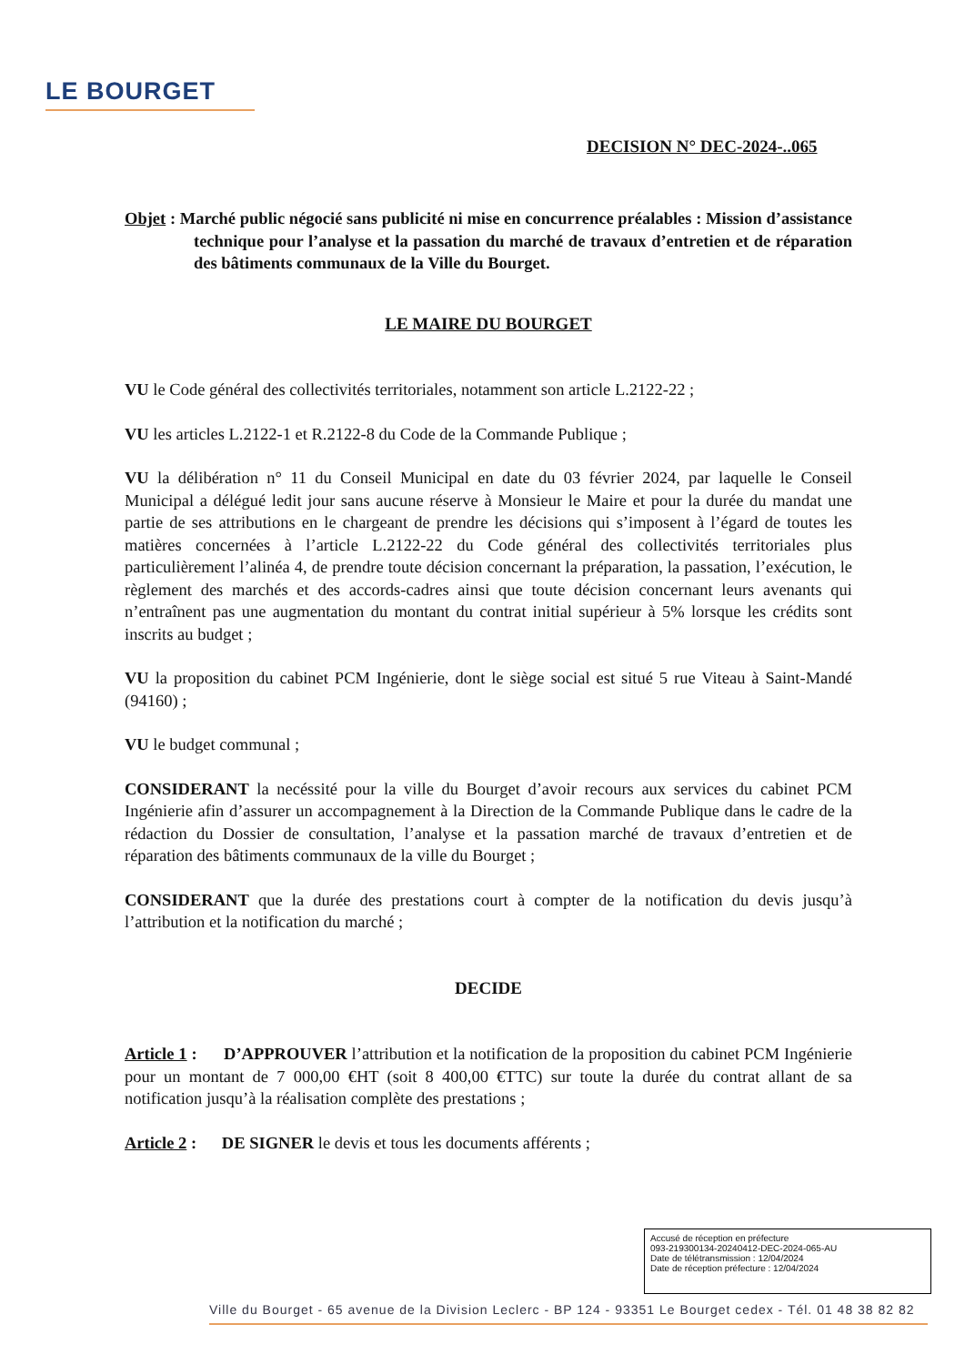LE BOURGET
DECISION N° DEC-2024-..065
Objet : Marché public négocié sans publicité ni mise en concurrence préalables : Mission d’assistance technique pour l’analyse et la passation du marché de travaux d’entretien et de réparation des bâtiments communaux de la Ville du Bourget.
LE MAIRE DU BOURGET
VU le Code général des collectivités territoriales, notamment son article L.2122-22 ;
VU les articles L.2122-1 et R.2122-8 du Code de la Commande Publique ;
VU la délibération n° 11 du Conseil Municipal en date du 03 février 2024, par laquelle le Conseil Municipal a délégué ledit jour sans aucune réserve à Monsieur le Maire et pour la durée du mandat une partie de ses attributions en le chargeant de prendre les décisions qui s’imposent à l’égard de toutes les matières concernées à l’article L.2122-22 du Code général des collectivités territoriales plus particulièrement l’alinéa 4, de prendre toute décision concernant la préparation, la passation, l’exécution, le règlement des marchés et des accords-cadres ainsi que toute décision concernant leurs avenants qui n’entraînent pas une augmentation du montant du contrat initial supérieur à 5% lorsque les crédits sont inscrits au budget ;
VU la proposition du cabinet PCM Ingénierie, dont le siège social est situé 5 rue Viteau à Saint-Mandé (94160) ;
VU le budget communal ;
CONSIDERANT la necéssité pour la ville du Bourget d’avoir recours aux services du cabinet PCM Ingénierie afin d’assurer un accompagnement à la Direction de la Commande Publique dans le cadre de la rédaction du Dossier de consultation, l’analyse et la passation marché de travaux d’entretien et de réparation des bâtiments communaux de la ville du Bourget ;
CONSIDERANT que la durée des prestations court à compter de la notification du devis jusqu’à l’attribution et la notification du marché ;
DECIDE
Article 1 : D’APPROUVER l’attribution et la notification de la proposition du cabinet PCM Ingénierie pour un montant de 7 000,00 €HT (soit 8 400,00 €TTC) sur toute la durée du contrat allant de sa notification jusqu’à la réalisation complète des prestations ;
Article 2 : DE SIGNER le devis et tous les documents afférents ;
Accusé de réception en préfecture
093-219300134-20240412-DEC-2024-065-AU
Date de télétransmission : 12/04/2024
Date de réception préfecture : 12/04/2024
Ville du Bourget - 65 avenue de la Division Leclerc - BP 124 - 93351 Le Bourget cedex - Tél. 01 48 38 82 82